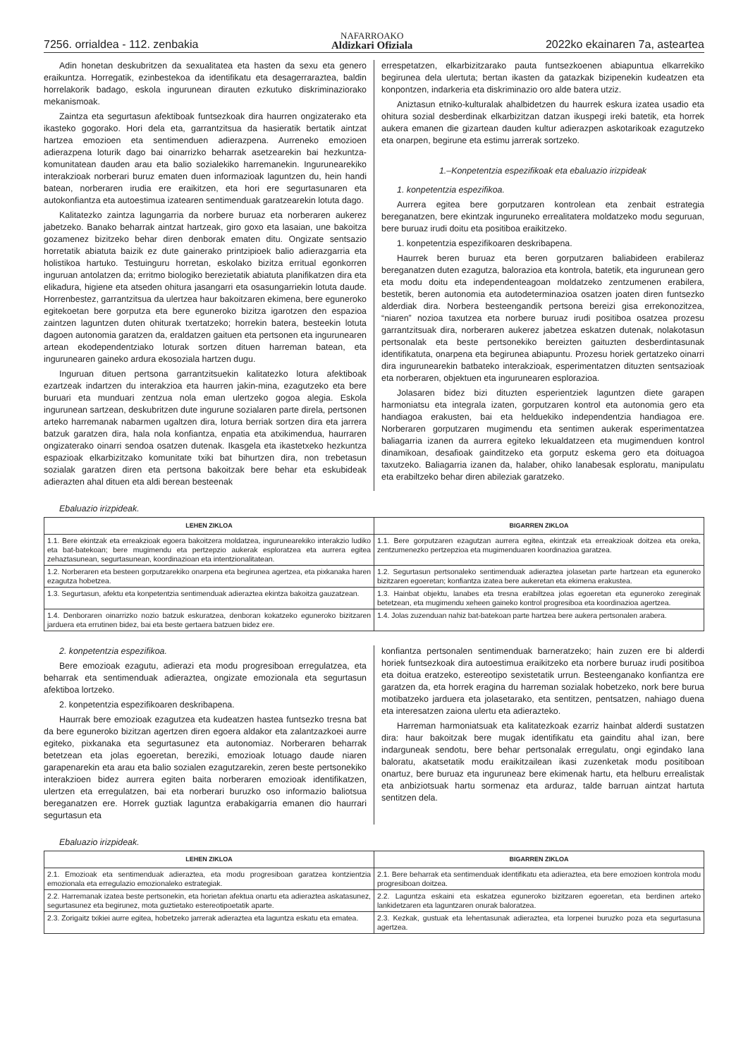7256. orrialdea - 112. zenbakia NAFARROAKO
Aldizkari Ofiziala 2022ko ekainaren 7a, asteartea
Adin honetan deskubritzen da sexualitatea eta hasten da sexu eta genero eraikuntza. Horregatik, ezinbestekoa da identifikatu eta desagerraraztea, baldin horrelakorik badago, eskola ingurunean dirauten ezkutuko diskriminaziorako mekanismoak.
Zaintza eta segurtasun afektiboak funtsezkoak dira haurren ongizaterako eta ikasteko gogorako. Hori dela eta, garrantzitsua da hasieratik bertatik aintzat hartzea emozioen eta sentimenduen adierazpena. Aurreneko emozioen adierazpena loturik dago bai oinarrizko beharrak asetzearekin bai hezkuntza-komunitatean dauden arau eta balio sozialekiko harremanekin. Ingurunearekiko interakzioak norberari buruz ematen duen informazioak laguntzen du, hein handi batean, norberaren irudia ere eraikitzen, eta hori ere segurtasunaren eta autokonfiantza eta autoestimua izatearen sentimenduak garatzearekin lotuta dago.
Kalitatezko zaintza lagungarria da norbere buruaz eta norberaren aukerez jabetzeko. Banako beharrak aintzat hartzeak, giro goxo eta lasaian, une bakoitza gozamenez bizitzeko behar diren denborak ematen ditu. Ongizate sentsazio horretatik abiatuta baizik ez dute gainerako printzipioek balio adierazgarria eta holistikoa hartuko. Testuinguru horretan, eskolako bizitza erritual egonkorren inguruan antolatzen da; erritmo biologiko berezietatik abiatuta planifikatzen dira eta elikadura, higiene eta atseden ohitura jasangarri eta osasungarriekin lotuta daude. Horrenbestez, garrantzitsua da ulertzea haur bakoitzaren ekimena, bere eguneroko egitekoetan bere gorputza eta bere eguneroko bizitza igarotzen den espazioa zaintzen laguntzen duten ohiturak txertatzeko; horrekin batera, besteekin lotuta dagoen autonomia garatzen da, eraldatzen gaituen eta pertsonen eta ingurunearen artean ekodependentziako loturak sortzen dituen harreman batean, eta ingurunearen gaineko ardura ekosoziala hartzen dugu.
Inguruan dituen pertsona garrantzitsuekin kalitatezko lotura afektiboak ezartzeak indartzen du interakzioa eta haurren jakin-mina, ezagutzeko eta bere buruari eta munduari zentzua nola eman ulertzeko gogoa alegia. Eskola ingurunean sartzean, deskubritzen dute ingurune sozialaren parte direla, pertsonen arteko harremanak nabarmen ugaltzen dira, lotura berriak sortzen dira eta jarrera batzuk garatzen dira, hala nola konfiantza, enpatia eta atxikimendua, haurraren ongizaterako oinarri sendoa osatzen dutenak. Ikasgela eta ikastetxeko hezkuntza espazioak elkarbizitzako komunitate txiki bat bihurtzen dira, non trebetasun sozialak garatzen diren eta pertsona bakoitzak bere behar eta eskubideak adierazten ahal dituen eta aldi berean besteenak
errespetatzen, elkarbizitzarako pauta funtsezkoenen abiapuntua elkarrekiko begirunea dela ulertuta; bertan ikasten da gatazkak bizipenekin kudeatzen eta konpontzen, indarkeria eta diskriminazio oro alde batera utziz.
Aniztasun etniko-kulturalak ahalbidetzen du haurrek eskura izatea usadio eta ohitura sozial desberdinak elkarbizitzan datzan ikuspegi ireki batetik, eta horrek aukera emanen die gizartean dauden kultur adierazpen askotarikoak ezagutzeko eta onarpen, begirune eta estimu jarrerak sortzeko.
1.–Konpetentzia espezifikoak eta ebaluazio irizpideak
1. konpetentzia espezifikoa.
Aurrera egitea bere gorputzaren kontrolean eta zenbait estrategia bereganatzen, bere ekintzak inguruneko errealitatera moldatzeko modu seguruan, bere buruaz irudi doitu eta positiboa eraikitzeko.
1. konpetentzia espezifikoaren deskribapena.
Haurrek beren buruaz eta beren gorputzaren baliabideen erabileraz bereganatzen duten ezagutza, balorazioa eta kontrola, batetik, eta ingurunean gero eta modu doitu eta independenteagoan moldatzeko zentzumenen erabilera, bestetik, beren autonomia eta autodeterminazioa osatzen joaten diren funtsezko alderdiak dira. Norbera besteengandik pertsona bereizi gisa errekonozitzea, “niaren” nozioa taxutzea eta norbere buruaz irudi positiboa osatzea prozesu garrantzitsuak dira, norberaren aukerez jabetzea eskatzen dutenak, nolakotasun pertsonalak eta beste pertsonekiko bereizten gaituzten desberdintasunak identifikatuta, onarpena eta begirunea abiapuntu. Prozesu horiek gertatzeko oinarri dira ingurunearekin batbateko interakzioak, esperimentatzen dituzten sentsazioak eta norberaren, objektuen eta ingurunearen esplorazioa.
Jolasaren bidez bizi dituzten esperientziek laguntzen diete garapen harmoniatsu eta integrala izaten, gorputzaren kontrol eta autonomia gero eta handiagoa erakusten, bai eta helduekiko independentzia handiagoa ere. Norberaren gorputzaren mugimendu eta sentimen aukerak esperimentatzea baliagarria izanen da aurrera egiteko lekualdatzeen eta mugimenduen kontrol dinamikoan, desafioak gainditzeko eta gorputz eskema gero eta doituagoa taxutzeko. Baliagarria izanen da, halaber, ohiko lanabesak esploratu, manipulatu eta erabiltzeko behar diren abileziak garatzeko.
Ebaluazio irizpideak.
| LEHEN ZIKLOA | BIGARREN ZIKLOA |
| --- | --- |
| 1.1. Bere ekintzak eta erreakzioak egoera bakoitzera moldatzea, ingurunearekiko interakzio ludiko eta bat-batekoan; bere mugimendu eta pertzepzio aukerak esploratzea eta aurrera egitea zehaztasunean, segurtasunean, koordinazioan eta intentzionalitatean. | 1.1. Bere gorputzaren ezagutzan aurrera egitea, ekintzak eta erreakzioak doitzea eta oreka, zentzumenezko pertzepzioa eta mugimenduaren koordinazioa garatzea. |
| 1.2. Norberaren eta besteen gorputzarekiko onarpena eta begirunea agertzea, eta pixkanaka haren ezagutza hobetzea. | 1.2. Segurtasun pertsonaleko sentimenduak adieraztea jolasetan parte hartzean eta eguneroko bizitzaren egoeretan; konfiantza izatea bere aukeretan eta ekimena erakustea. |
| 1.3. Segurtasun, afektu eta konpetentzia sentimenduak adieraztea ekintza bakoitza gauzatzean. | 1.3. Hainbat objektu, lanabes eta tresna erabiltzea jolas egoeretan eta eguneroko zereginak betetzean, eta mugimendu xeheen gaineko kontrol progresiboa eta koordinazioa agertzea. |
| 1.4. Denboraren oinarrizko nozio batzuk eskuratzea, denboran kokatzeko eguneroko bizitzaren jarduera eta errutinen bidez, bai eta beste gertaera batzuen bidez ere. | 1.4. Jolas zuzenduan nahiz bat-batekoan parte hartzea bere aukera pertsonalen arabera. |
2. konpetentzia espezifikoa.
Bere emozioak ezagutu, adierazi eta modu progresiboan erregulatzea, eta beharrak eta sentimenduak adieraztea, ongizate emozionala eta segurtasun afektiboa lortzeko.
2. konpetentzia espezifikoaren deskribapena.
Haurrak bere emozioak ezagutzea eta kudeatzen hastea funtsezko tresna bat da bere eguneroko bizitzan agertzen diren egoera aldakor eta zalantzazkoei aurre egiteko, pixkanaka eta segurtasunez eta autonomiaz. Norberaren beharrak betetzean eta jolas egoeretan, bereziki, emozioak lotuago daude niaren garapenarekin eta arau eta balio sozialen ezagutzarekin, zeren beste pertsonekiko interakzioen bidez aurrera egiten baita norberaren emozioak identifikatzen, ulertzen eta erregulatzen, bai eta norberari buruzko oso informazio baliotsua bereganatzen ere. Horrek guztiak laguntza erabakigarria emanen dio haurrari segurtasun eta
konfiantza pertsonalen sentimenduak barneratzeko; hain zuzen ere bi alderdi horiek funtsezkoak dira autoestimua eraikitzeko eta norbere buruaz irudi positiboa eta doitua eratzeko, estereotipo sexistetatik urrun. Besteenganako konfiantza ere garatzen da, eta horrek eragina du harreman sozialak hobetzeko, nork bere burua motibatzeko jarduera eta jolasetarako, eta sentitzen, pentsatzen, nahiago duena eta interesatzen zaiona ulertu eta adierazteko.
Harreman harmoniatsuak eta kalitatezkoak ezarriz hainbat alderdi sustatzen dira: haur bakoitzak bere mugak identifikatu eta gainditu ahal izan, bere indarguneak sendotu, bere behar pertsonalak erregulatu, ongi egindako lana baloratu, akatsetatik modu eraikitzailean ikasi zuzenketak modu positiboan onartuz, bere buruaz eta inguruneaz bere ekimenak hartu, eta helburu errealistak eta anbiziotsuak hartu sormenaz eta arduraz, talde barruan aintzat hartuta sentitzen dela.
Ebaluazio irizpideak.
| LEHEN ZIKLOA | BIGARREN ZIKLOA |
| --- | --- |
| 2.1. Emozioak eta sentimenduak adieraztea, eta modu progresiboan garatzea kontzientzia emozionala eta erregulazio emozionaleko estrategiak. | 2.1. Bere beharrak eta sentimenduak identifikatu eta adieraztea, eta bere emozioen kontrola modu progresiboan doitzea. |
| 2.2. Harremanak izatea beste pertsonekin, eta horietan afektua onartu eta adieraztea askatasunez, segurtasunez eta begirunez, mota guztietako estereotipoetatik aparte. | 2.2. Laguntza eskaini eta eskatzea eguneroko bizitzaren egoeretan, eta berdinen arteko lankidetzaren eta laguntzaren onurak baloratzea. |
| 2.3. Zorigaitz txikiei aurre egitea, hobetzeko jarrerak adieraztea eta laguntza eskatu eta ematea. | 2.3. Kezkak, gustuak eta lehentasunak adieraztea, eta lorpenei buruzko poza eta segurtasuna agertzea. |